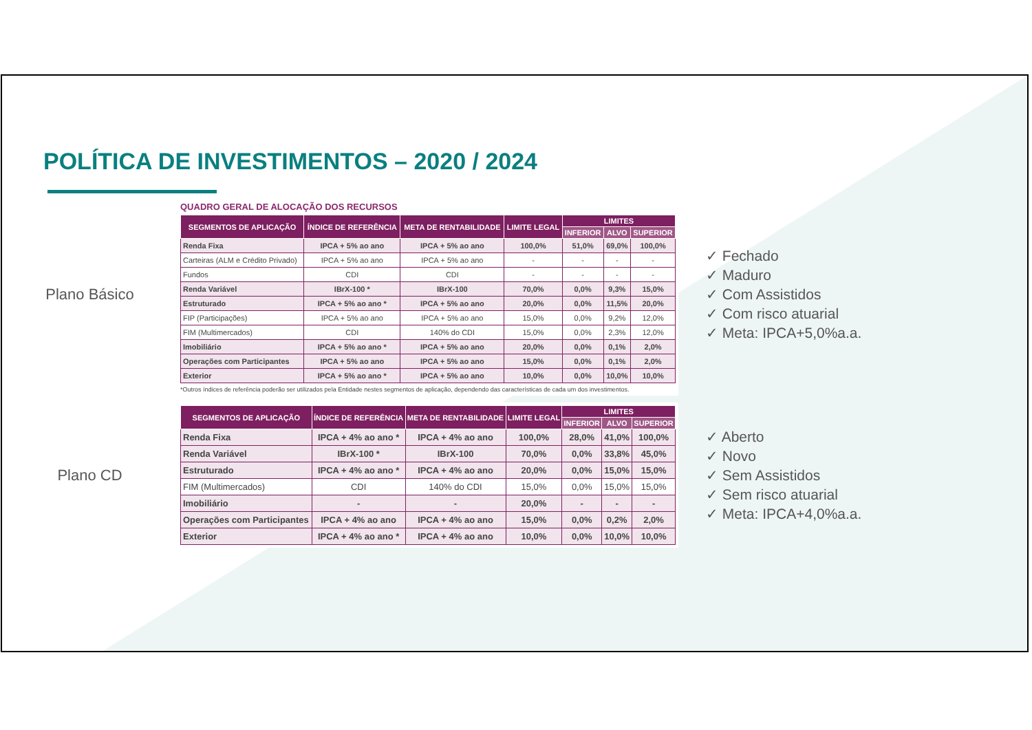POLÍTICA DE INVESTIMENTOS – 2020 / 2024
Plano Básico
QUADRO GERAL DE ALOCAÇÃO DOS RECURSOS
| SEGMENTOS DE APLICAÇÃO | ÍNDICE DE REFERÊNCIA | META DE RENTABILIDADE | LIMITE LEGAL | LIMITES | | |
| --- | --- | --- | --- | --- | --- | --- |
| | | | | INFERIOR | ALVO | SUPERIOR |
| Renda Fixa | IPCA + 5% ao ano | IPCA + 5% ao ano | 100,0% | 51,0% | 69,0% | 100,0% |
| Carteiras (ALM e Crédito Privado) | IPCA + 5% ao ano | IPCA + 5% ao ano | - | - | - | - |
| Fundos | CDI | CDI | - | - | - | - |
| Renda Variável | IBrX-100 * | IBrX-100 | 70,0% | 0,0% | 9,3% | 15,0% |
| Estruturado | IPCA + 5% ao ano * | IPCA + 5% ao ano | 20,0% | 0,0% | 11,5% | 20,0% |
| FIP (Participações) | IPCA + 5% ao ano | IPCA + 5% ao ano | 15,0% | 0,0% | 9,2% | 12,0% |
| FIM (Multimercados) | CDI | 140% do CDI | 15,0% | 0,0% | 2,3% | 12,0% |
| Imobiliário | IPCA + 5% ao ano * | IPCA + 5% ao ano | 20,0% | 0,0% | 0,1% | 2,0% |
| Operações com Participantes | IPCA + 5% ao ano | IPCA + 5% ao ano | 15,0% | 0,0% | 0,1% | 2,0% |
| Exterior | IPCA + 5% ao ano * | IPCA + 5% ao ano | 10,0% | 0,0% | 10,0% | 10,0% |
*Outros índices de referência poderão ser utilizados pela Entidade nestes segmentos de aplicação, dependendo das características de cada um dos investimentos.
✓ Fechado
✓ Maduro
✓ Com Assistidos
✓ Com risco atuarial
✓ Meta: IPCA+5,0%a.a.
Plano CD
| SEGMENTOS DE APLICAÇÃO | ÍNDICE DE REFERÊNCIA | META DE RENTABILIDADE | LIMITE LEGAL | LIMITES | | |
| --- | --- | --- | --- | --- | --- | --- |
| | | | | INFERIOR | ALVO | SUPERIOR |
| Renda Fixa | IPCA + 4% ao ano * | IPCA + 4% ao ano | 100,0% | 28,0% | 41,0% | 100,0% |
| Renda Variável | IBrX-100 * | IBrX-100 | 70,0% | 0,0% | 33,8% | 45,0% |
| Estruturado | IPCA + 4% ao ano * | IPCA + 4% ao ano | 20,0% | 0,0% | 15,0% | 15,0% |
| FIM (Multimercados) | CDI | 140% do CDI | 15,0% | 0,0% | 15,0% | 15,0% |
| Imobiliário | - | - | 20,0% | - | - | - |
| Operações com Participantes | IPCA + 4% ao ano | IPCA + 4% ao ano | 15,0% | 0,0% | 0,2% | 2,0% |
| Exterior | IPCA + 4% ao ano * | IPCA + 4% ao ano | 10,0% | 0,0% | 10,0% | 10,0% |
✓ Aberto
✓ Novo
✓ Sem Assistidos
✓ Sem risco atuarial
✓ Meta: IPCA+4,0%a.a.